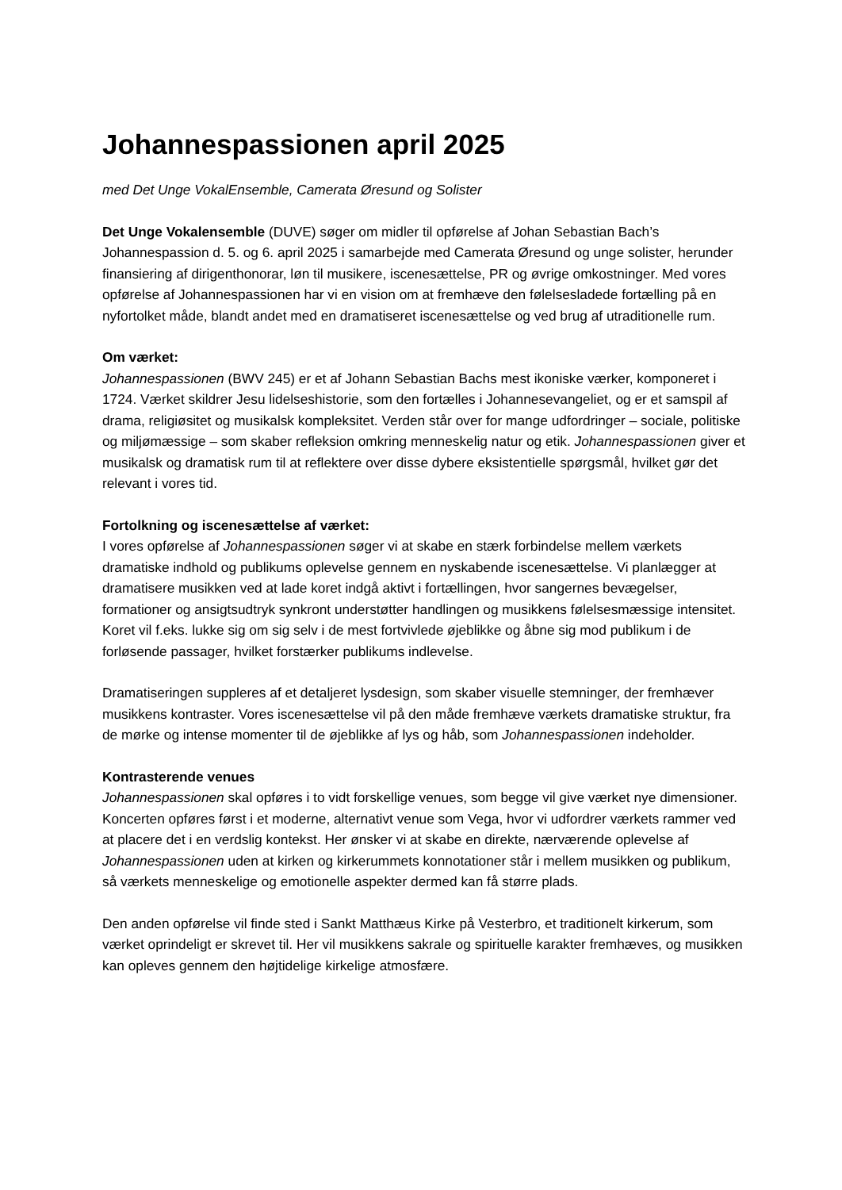Johannespassionen april 2025
med Det Unge VokalEnsemble, Camerata Øresund og Solister
Det Unge Vokalensemble (DUVE) søger om midler til opførelse af Johan Sebastian Bach’s Johannespassion d. 5. og 6. april 2025 i samarbejde med Camerata Øresund og unge solister, herunder finansiering af dirigenthonorar, løn til musikere, iscenesættelse, PR og øvrige omkostninger. Med vores opførelse af Johannespassionen har vi en vision om at fremhæve den følelsesladede fortælling på en nyfortolket måde, blandt andet med en dramatiseret iscenesættelse og ved brug af utraditionelle rum.
Om værket:
Johannespassionen (BWV 245) er et af Johann Sebastian Bachs mest ikoniske værker, komponeret i 1724. Værket skildrer Jesu lidelseshistorie, som den fortælles i Johannesevangeliet, og er et samspil af drama, religiøsitet og musikalsk kompleksitet. Verden står over for mange udfordringer – sociale, politiske og miljømæssige – som skaber refleksion omkring menneskelig natur og etik. Johannespassionen giver et musikalsk og dramatisk rum til at reflektere over disse dybere eksistentielle spørgsmål, hvilket gør det relevant i vores tid.
Fortolkning og iscenesættelse af værket:
I vores opførelse af Johannespassionen søger vi at skabe en stærk forbindelse mellem værkets dramatiske indhold og publikums oplevelse gennem en nyskabende iscenesættelse. Vi planlægger at dramatisere musikken ved at lade koret indgå aktivt i fortællingen, hvor sangernes bevægelser, formationer og ansigtsudtryk synkront understøtter handlingen og musikkens følelsesmæssige intensitet. Koret vil f.eks. lukke sig om sig selv i de mest fortvivlede øjeblikke og åbne sig mod publikum i de forløsende passager, hvilket forstærker publikums indlevelse.
Dramatiseringen suppleres af et detaljeret lysdesign, som skaber visuelle stemninger, der fremhæver musikkens kontraster. Vores iscenesættelse vil på den måde fremhæve værkets dramatiske struktur, fra de mørke og intense momenter til de øjeblikke af lys og håb, som Johannespassionen indeholder.
Kontrasterende venues
Johannespassionen skal opføres i to vidt forskellige venues, som begge vil give værket nye dimensioner. Koncerten opføres først i et moderne, alternativt venue som Vega, hvor vi udfordrer værkets rammer ved at placere det i en verdslig kontekst. Her ønsker vi at skabe en direkte, nærværende oplevelse af Johannespassionen uden at kirken og kirkerummets konnotationer står i mellem musikken og publikum, så værkets menneskelige og emotionelle aspekter dermed kan få større plads.
Den anden opførelse vil finde sted i Sankt Matthæus Kirke på Vesterbro, et traditionelt kirkerum, som værket oprindeligt er skrevet til. Her vil musikkens sakrale og spirituelle karakter fremhæves, og musikken kan opleves gennem den højtidelige kirkelige atmosfære.